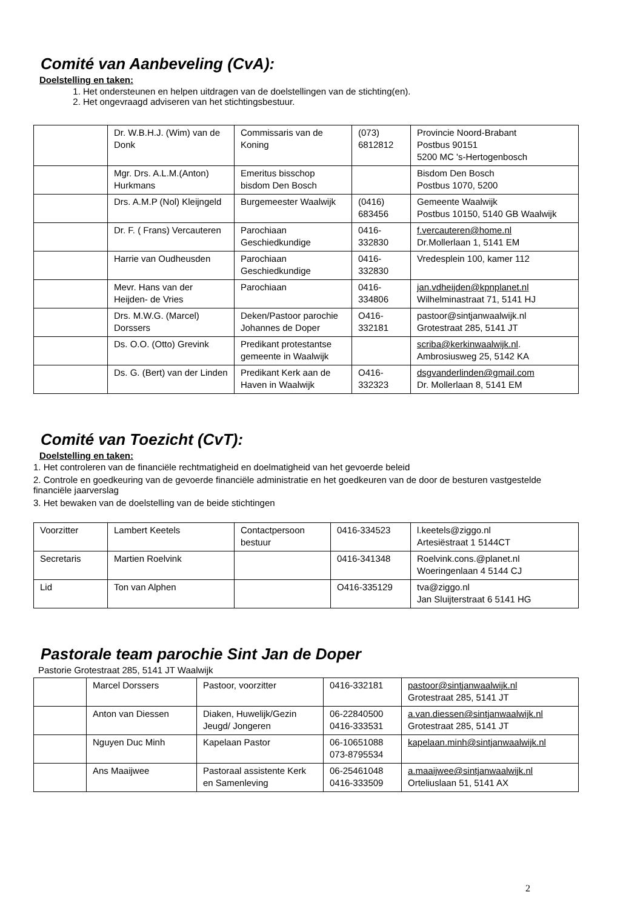Comité van Aanbeveling (CvA):
Doelstelling en taken:
1. Het ondersteunen en helpen uitdragen van de doelstellingen van de stichting(en).
2. Het ongevraagd adviseren van het stichtingsbestuur.
| | Dr. W.B.H.J. (Wim) van de Donk | Commissaris van de Koning | (073) 6812812 | Provincie Noord-Brabant Postbus 90151 5200 MC 's-Hertogenbosch |
| | Mgr. Drs. A.L.M.(Anton) Hurkmans | Emeritus bisschop bisdom Den Bosch | | Bisdom Den Bosch Postbus 1070, 5200 |
| | Drs. A.M.P (Nol) Kleijngeld | Burgemeester Waalwijk | (0416) 683456 | Gemeente Waalwijk Postbus 10150, 5140 GB Waalwijk |
| | Dr. F. ( Frans) Vercauteren | Parochiaan Geschiedkundige | 0416-332830 | f.vercauteren@home.nl Dr.Mollerlaan 1, 5141 EM |
| | Harrie van Oudheusden | Parochiaan Geschiedkundige | 0416-332830 | Vredesplein 100, kamer 112 |
| | Mevr. Hans van der Heijden- de Vries | Parochiaan | 0416-334806 | jan.vdheijden@kpnplanet.nl Wilhelminastraat 71, 5141 HJ |
| | Drs. M.W.G. (Marcel) Dorssers | Deken/Pastoor parochie Johannes de Doper | O416-332181 | pastoor@sintjanwaalwijk.nl Grotestraat 285, 5141 JT |
| | Ds. O.O. (Otto) Grevink | Predikant protestantse gemeente in Waalwijk | | scriba@kerkinwaalwijk.nl . Ambrosiusweg 25, 5142 KA |
| | Ds. G. (Bert) van der Linden | Predikant Kerk aan de Haven in Waalwijk | O416-332323 | dsgvanderlinden@gmail.com Dr. Mollerlaan 8, 5141 EM |
Comité van Toezicht (CvT):
Doelstelling en taken:
1. Het controleren van de financiële rechtmatigheid en doelmatigheid van het gevoerde beleid
2. Controle en goedkeuring van de gevoerde financiële administratie en het goedkeuren van de door de besturen vastgestelde financiële jaarverslag
3. Het bewaken van de doelstelling van de beide stichtingen
| Voorzitter | Lambert Keetels | Contactpersoon bestuur | 0416-334523 | l.keetels@ziggo.nl Artesiëstraat 1 5144CT |
| Secretaris | Martien Roelvink | | 0416-341348 | Roelvink.cons.@planet.nl Woeringenlaan 4 5144 CJ |
| Lid | Ton van Alphen | | O416-335129 | tva@ziggo.nl Jan Sluijterstraat 6 5141 HG |
Pastorale team parochie Sint Jan de Doper
Pastorie Grotestraat 285, 5141 JT Waalwijk
| | Marcel Dorssers | Pastoor, voorzitter | 0416-332181 | pastoor@sintjanwaalwijk.nl Grotestraat 285, 5141 JT |
| | Anton van Diessen | Diaken, Huwelijk/Gezin Jeugd/ Jongeren | 06-22840500 0416-333531 | a.van.diessen@sintjanwaalwijk.nl Grotestraat 285, 5141 JT |
| | Nguyen Duc Minh | Kapelaan Pastor | 06-10651088 073-8795534 | kapelaan.minh@sintjanwaalwijk.nl |
| | Ans Maaijwee | Pastoraal assistente Kerk en Samenleving | 06-25461048 0416-333509 | a.maaijwee@sintjanwaalwijk.nl Orteliuslaan 51, 5141 AX |
2